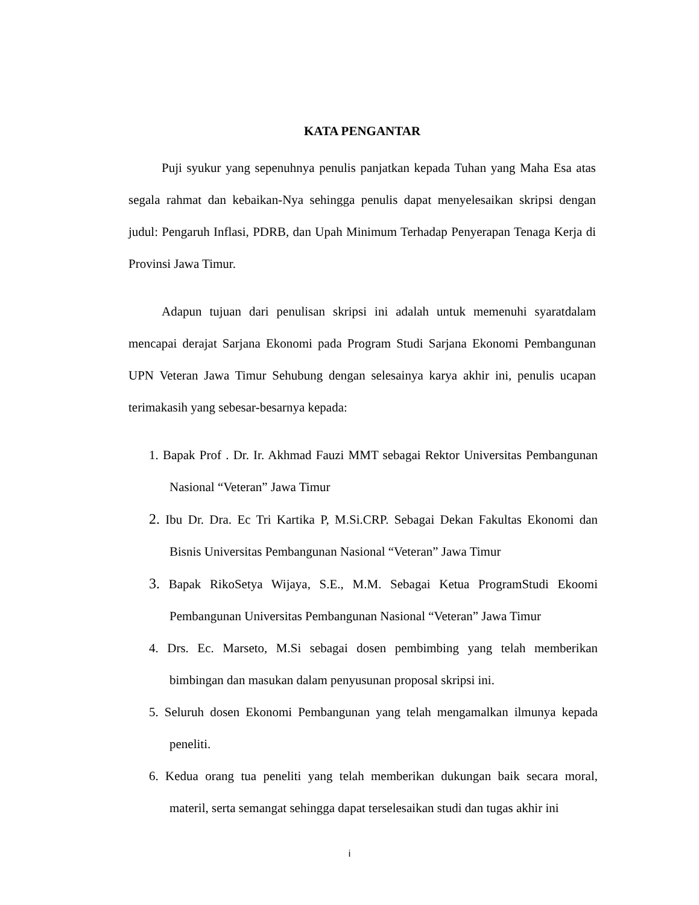KATA PENGANTAR
Puji syukur yang sepenuhnya penulis panjatkan kepada Tuhan yang Maha Esa atas segala rahmat dan kebaikan-Nya sehingga penulis dapat menyelesaikan skripsi dengan judul: Pengaruh Inflasi, PDRB, dan Upah Minimum Terhadap Penyerapan Tenaga Kerja di Provinsi Jawa Timur.
Adapun tujuan dari penulisan skripsi ini adalah untuk memenuhi syaratdalam mencapai derajat Sarjana Ekonomi pada Program Studi Sarjana Ekonomi Pembangunan UPN Veteran Jawa Timur Sehubung dengan selesainya karya akhir ini, penulis ucapan terimakasih yang sebesar-besarnya kepada:
1. Bapak Prof . Dr. Ir. Akhmad Fauzi MMT sebagai Rektor Universitas Pembangunan Nasional “Veteran” Jawa Timur
2. Ibu Dr. Dra. Ec Tri Kartika P, M.Si.CRP. Sebagai Dekan Fakultas Ekonomi dan Bisnis Universitas Pembangunan Nasional “Veteran” Jawa Timur
3. Bapak RikoSetya Wijaya, S.E., M.M. Sebagai Ketua ProgramStudi Ekoomi Pembangunan Universitas Pembangunan Nasional “Veteran” Jawa Timur
4. Drs. Ec. Marseto, M.Si sebagai dosen pembimbing yang telah memberikan bimbingan dan masukan dalam penyusunan proposal skripsi ini.
5. Seluruh dosen Ekonomi Pembangunan yang telah mengamalkan ilmunya kepada peneliti.
6. Kedua orang tua peneliti yang telah memberikan dukungan baik secara moral, materil, serta semangat sehingga dapat terselesaikan studi dan tugas akhir ini
i